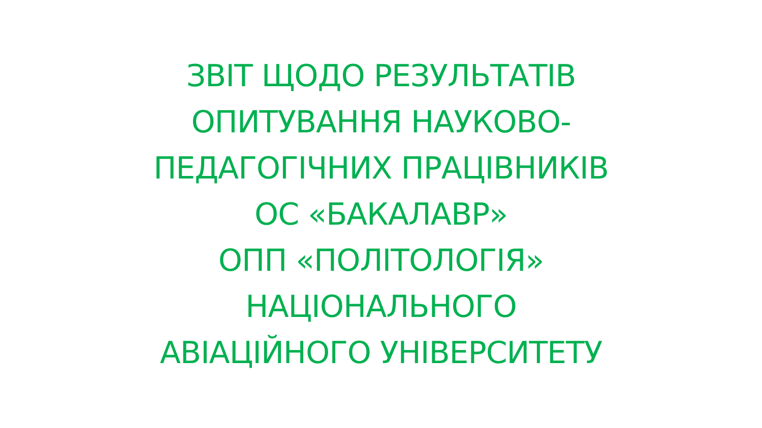ЗВІТ ЩОДО РЕЗУЛЬТАТІВ
ОПИТУВАННЯ НАУКОВО-
ПЕДАГОГІЧНИХ ПРАЦІВНИКІВ
ОС «БАКАЛАВР»
ОПП «ПОЛІТОЛОГІЯ»
НАЦІОНАЛЬНОГО
АВІАЦІЙНОГО УНІВЕРСИТЕТУ